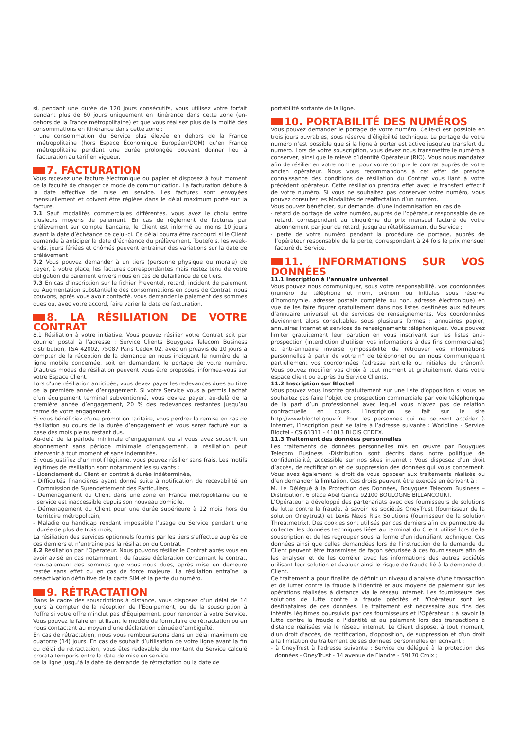si, pendant une durée de 120 jours consécutifs, vous utilisez votre forfait pendant plus de 60 jours uniquement en itinérance dans cette zone (en-dehors de la France métropolitaine) et que vous réalisez plus de la moitié des consommations en itinérance dans cette zone ;
· une consommation du Service plus élevée en dehors de la France métropolitaine (hors Espace Économique Européen/DOM) qu’en France métropolitaine pendant une durée prolongée pouvant donner lieu à facturation au tarif en vigueur.
7. FACTURATION
Vous recevez une facture électronique ou papier et disposez à tout moment de la faculté de changer ce mode de communication. La facturation débute à la date effective de mise en service. Les factures sont envoyées mensuellement et doivent être réglées dans le délai maximum porté sur la facture.
7.1 Sauf modalités commerciales différentes, vous avez le choix entre plusieurs moyens de paiement. En cas de règlement de factures par prélèvement sur compte bancaire, le Client est informé au moins 10 jours avant la date d’échéance de celui-ci. Ce délai pourra être raccourci si le Client demande à anticiper la date d’échéance du prélèvement. Toutefois, les week-ends, jours fériées et chômés peuvent entrainer des variations sur la date de prélèvement
7.2 Vous pouvez demander à un tiers (personne physique ou morale) de payer, à votre place, les factures correspondantes mais restez tenu de votre obligation de paiement envers nous en cas de défaillance de ce tiers.
7.3 En cas d’inscription sur le fichier Preventel, retard, incident de paiement ou Augmentation substantielle des consommations en cours de Contrat, nous pouvons, après vous avoir contacté, vous demander le paiement des sommes dues ou, avec votre accord, faire varier la date de facturation.
8. LA RÉSILIATION DE VOTRE CONTRAT
8.1 Résiliation à votre initiative. Vous pouvez résilier votre Contrat soit par courrier postal à l’adresse : Service Clients Bouygues Telecom Business distribution, TSA 42002, 75087 Paris Cedex 02, avec un préavis de 10 jours à compter de la réception de la demande en nous indiquant le numéro de la ligne mobile concernée, soit en demandant le portage de votre numéro. D’autres modes de résiliation peuvent vous être proposés, informez-vous sur votre Espace Client.
Lors d'une résiliation anticipée, vous devez payer les redevances dues au titre de la première année d’engagement. Si votre Service vous a permis l’achat d’un équipement terminal subventionné, vous devrez payer, au-delà de la première année d’engagement, 20 % des redevances restantes jusqu’au terme de votre engagement.
Si vous bénéficiez d’une promotion tarifaire, vous perdrez la remise en cas de résiliation au cours de la durée d’engagement et vous serez facturé sur la base des mois pleins restant dus.
Au-delà de la période minimale d’engagement ou si vous avez souscrit un abonnement sans période minimale d’engagement, la résiliation peut intervenir à tout moment et sans indemnités.
Si vous justifiez d’un motif légitime, vous pouvez résilier sans frais. Les motifs légitimes de résiliation sont notamment les suivants :
- Licenciement du Client en contrat à durée indéterminée,
- Difficultés financières ayant donné suite à notification de recevabilité en Commission de Surendettement des Particuliers,
- Déménagement du Client dans une zone en France métropolitaine où le service est inaccessible depuis son nouveau domicile,
- Déménagement du Client pour une durée supérieure à 12 mois hors du territoire métropolitain,
- Maladie ou handicap rendant impossible l’usage du Service pendant une durée de plus de trois mois,
La résiliation des services optionnels fournis par les tiers s’effectue auprès de ces derniers et n’entraîne pas la résiliation du Contrat.
8.2 Résiliation par l’Opérateur. Nous pouvons résilier le Contrat après vous en avoir avisé en cas notamment : de fausse déclaration concernant le contrat, non-paiement des sommes que vous nous dues, après mise en demeure restée sans effet ou en cas de force majeure. La résiliation entraîne la désactivation définitive de la carte SIM et la perte du numéro.
9. RÉTRACTATION
Dans le cadre des souscriptions à distance, vous disposez d’un délai de 14 jours à compter de la réception de l’Équipement, ou de la souscription à l’offre si votre offre n’inclut pas d’Équipement, pour renoncer à votre Service. Vous pouvez le faire en utilisant le modèle de formulaire de rétractation ou en nous contactant au moyen d’une déclaration dénuée d’ambiguïté.
En cas de rétractation, nous vous rembourserons dans un délai maximum de quatorze (14) jours. En cas de souhait d’utilisation de votre ligne avant la fin du délai de rétractation, vous êtes redevable du montant du Service calculé prorata temporis entre la date de mise en service
de la ligne jusqu’à la date de demande de rétractation ou la date de
portabilité sortante de la ligne.
10. PORTABILITÉ DES NUMÉROS
Vous pouvez demander le portage de votre numéro. Celle-ci est possible en trois jours ouvrables, sous réserve d’éligibilité technique. Le portage de votre numéro n’est possible que si la ligne à porter est active jusqu’au transfert du numéro. Lors de votre souscription, vous devez nous transmettre le numéro à conserver, ainsi que le relevé d’Identité Opérateur (RIO). Vous nous mandatez afin de résilier en votre nom et pour votre compte le contrat auprès de votre ancien opérateur. Nous vous recommandons à cet effet de prendre connaissance des conditions de résiliation du Contrat vous liant à votre précédent opérateur. Cette résiliation prendra effet avec le transfert effectif de votre numéro. Si vous ne souhaitez pas conserver votre numéro, vous pouvez consulter les Modalités de réaffectation d’un numéro.
Vous pouvez bénéficier, sur demande, d’une indemnisation en cas de :
· retard de portage de votre numéro, auprès de l’opérateur responsable de ce retard, correspondant au cinquième du prix mensuel facturé de votre abonnement par jour de retard, jusqu’au rétablissement du Service ;
· perte de votre numéro pendant la procédure de portage, auprès de l’opérateur responsable de la perte, correspondant à 24 fois le prix mensuel facturé du Service.
11. INFORMATIONS SUR VOS DONNÉES
11.1 Inscription à l’annuaire universel
Vous pouvez nous communiquer, sous votre responsabilité, vos coordonnées (numéro de téléphone et nom, prénom ou initiales sous réserve d’homonymie, adresse postale complète ou non, adresse électronique) en vue de les faire figurer gratuitement dans nos listes destinées aux éditeurs d’annuaire universel et de services de renseignements. Vos coordonnées deviennent alors consultables sous plusieurs formes : annuaires papier, annuaires internet et services de renseignements téléphoniques. Vous pouvez limiter gratuitement leur parution en vous inscrivant sur les listes anti-prospection (interdiction d’utiliser vos informations à des fins commerciales) et anti-annuaire inversé (impossibilité de retrouver vos informations personnelles à partir de votre n° de téléphone) ou en nous communiquant partiellement vos coordonnées (adresse partielle ou initiales du prénom). Vous pouvez modifier vos choix à tout moment et gratuitement dans votre espace client ou auprès du Service Clients.
11.2 Inscription sur Bloctel
Vous pouvez vous inscrire gratuitement sur une liste d’opposition si vous ne souhaitez pas faire l’objet de prospection commerciale par voie téléphonique de la part d’un professionnel avec lequel vous n’avez pas de relation contractuelle en cours. L’inscription se fait sur le site http://www.bloctel.gouv.fr. Pour les personnes qui ne peuvent accéder à Internet, l’inscription peut se faire à l’adresse suivante : Worldline - Service Bloctel - CS 61311 - 41013 BLOIS CEDEX.
11.3 Traitement des données personnelles
Les traitements de données personnelles mis en œuvre par Bouygues Telecom Business -Distribution sont décrits dans notre politique de confidentialité, accessible sur nos sites internet : Vous disposez d’un droit d’accès, de rectification et de suppression des données qui vous concernent. Vous avez également le droit de vous opposer aux traitements réalisés ou d’en demander la limitation. Ces droits peuvent être exercés en écrivant à :
M. Le Délégué à la Protection des Données, Bouygues Telecom Business – Distribution, 6 place Abel Gance 92100 BOULOGNE BILLANCOURT.
L’Opérateur a développé des partenariats avec des fournisseurs de solutions de lutte contre la fraude, à savoir les sociétés OneyTrust (fournisseur de la solution Oneytrust) et Lexis Nexis Risk Solutions (fournisseur de la solution Threatmetrix). Des cookies sont utilisés par ces derniers afin de permettre de collecter les données techniques liées au terminal du Client utilisé lors de la souscription et de les regrouper sous la forme d'un identifiant technique. Ces données ainsi que celles demandées lors de l'instruction de la demande du Client peuvent être transmises de façon sécurisée à ces fournisseurs afin de les analyser et de les corréler avec les informations des autres sociétés utilisant leur solution et évaluer ainsi le risque de fraude lié à la demande du Client.
Ce traitement a pour finalité de définir un niveau d'analyse d'une transaction et de lutter contre la fraude à l'identité et aux moyens de paiement sur les opérations réalisées à distance via le réseau internet. Les fournisseurs des solutions de lutte contre la fraude précités et l'Opérateur sont les destinataires de ces données. Le traitement est nécessaire aux fins des intérêts légitimes poursuivis par ces fournisseurs et l'Opérateur ; à savoir la lutte contre la fraude à l'identité et au paiement lors des transactions à distance réalisées via le réseau internet. Le Client dispose, à tout moment, d'un droit d'accès, de rectification, d'opposition, de suppression et d'un droit à la limitation du traitement de ses données personnelles en écrivant :
- à OneyTrust à l'adresse suivante : Service du délégué à la protection des données - OneyTrust - 34 avenue de Flandre - 59170 Croix ;